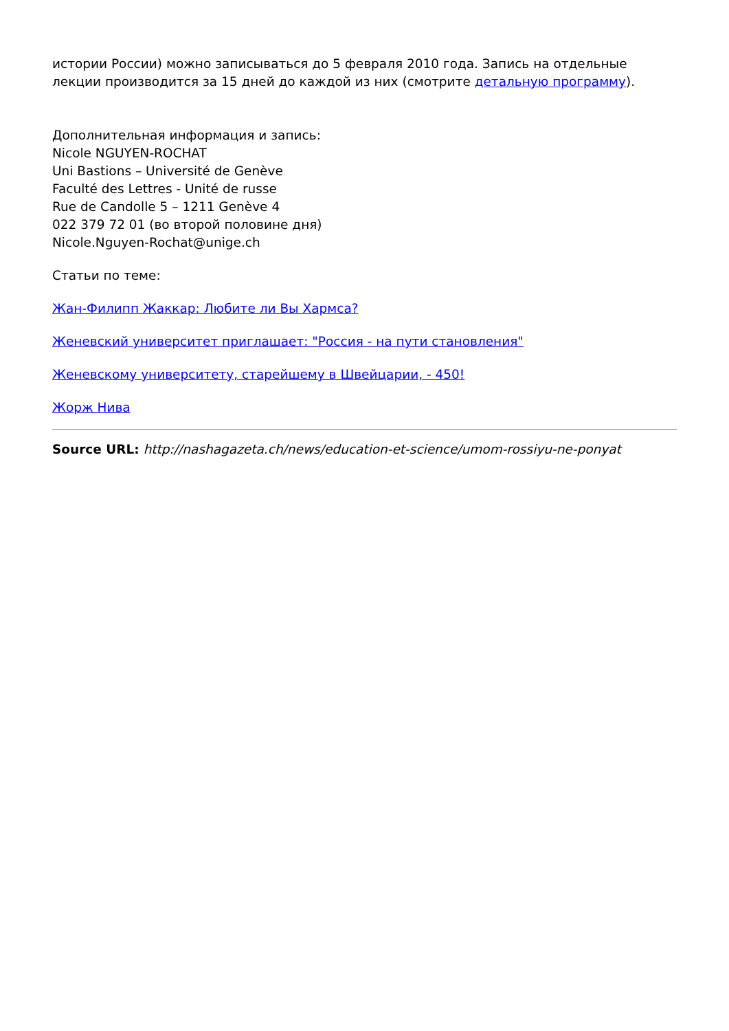истории России) можно записываться до 5 февраля 2010 года. Запись на отдельные лекции производится за 15 дней до каждой из них (смотрите детальную программу).
Дополнительная информация и запись:
Nicole NGUYEN-ROCHAT
Uni Bastions – Université de Genève
Faculté des Lettres - Unité de russe
Rue de Candolle 5 – 1211 Genève 4
022 379 72 01 (во второй половине дня)
Nicole.Nguyen-Rochat@unige.ch
Статьи по теме:
Жан-Филипп Жаккар: Любите ли Вы Хармса?
Женевский университет приглашает: "Россия - на пути становления"
Женевскому университету, старейшему в Швейцарии, - 450!
Жорж Нива
Source URL: http://nashagazeta.ch/news/education-et-science/umom-rossiyu-ne-ponyat